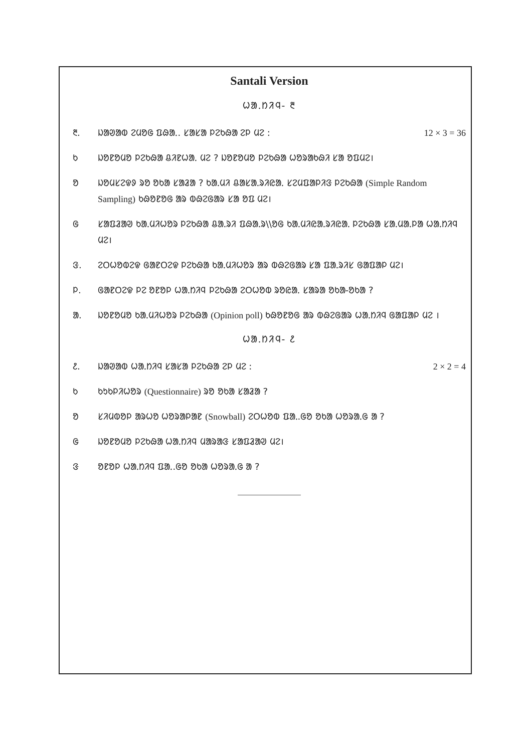Santali Version
ᱦᱟᱹᱴᱤᱧ- ᱓
᱓. ᱡᱟᱣᱟᱵ ᱮᱢᱚᱜ ᱯᱷᱟᱹ. ᱥᱟᱥᱟ ᱞᱮᱠᱷᱟ ᱮᱞ ᱢᱮ :
12 × 3 = 36
ᱠ ᱡᱚᱱᱚᱢᱚ ᱞᱮᱠᱷᱟ ᱪᱤᱱᱦᱟᱹ ᱢᱮ ? ᱡᱚᱱᱚᱢᱚ ᱞᱮᱠᱷᱟ ᱦᱚᱨᱟᱠᱷᱤ ᱥᱟ ᱚᱯᱢᱮ।
ᱚ ᱡᱚᱢᱥᱮᱫᱽ ᱨᱚ ᱚᱠᱟ ᱥᱟᱲᱟ ? ᱠᱟᱹᱢᱤ ᱪᱟᱥᱟᱹᱨᱤᱭᱟᱹ ᱥᱮᱢᱯᱟᱞᱤᱝ ᱞᱮᱠᱷᱟ (Simple Random Sampling) ᱠᱷᱚᱱᱚᱜ ᱟᱨ ᱵᱷᱮᱜᱟᱨ ᱥᱟ ᱚᱯ ᱢᱮ।
ᱜ ᱥᱟᱯᱲᱟᱣ ᱠᱟᱹᱢᱤᱦᱚᱨ ᱞᱮᱠᱷᱟ ᱪᱟᱹᱨᱤ ᱯᱷᱟᱹᱨ\\ᱚᱜ ᱠᱟᱹᱢᱤᱭᱟᱹᱨᱤᱭᱟᱹ ᱞᱮᱠᱷᱟ ᱥᱟᱹᱢᱟᱹᱞᱟ ᱦᱟᱹᱴᱤᱧ ᱢᱮ।
ᱝ. ᱮᱛᱦᱚᱵᱮᱫ ᱜᱟᱱᱛᱮᱫ ᱞᱮᱠᱷᱟ ᱠᱟᱹᱢᱤᱦᱚᱨ ᱟᱨ ᱵᱷᱮᱜᱟᱨ ᱥᱟ ᱯᱟᱹᱨᱤᱥ ᱜᱟᱯᱟᱞ ᱢᱮ।
ᱞ. ᱜᱟᱱᱛᱮᱫ ᱞᱮ ᱚᱱᱚᱞ ᱦᱟᱹᱴᱤᱧ ᱞᱮᱠᱷᱟ ᱮᱛᱦᱚᱵ ᱨᱚᱭᱟᱹ ᱥᱟᱨᱟ ᱚᱠᱟ-ᱚᱠᱟ ?
ᱟ. ᱡᱚᱱᱚᱢᱚ ᱠᱟᱹᱢᱤᱦᱚᱨ ᱞᱮᱠᱷᱟ (Opinion poll) ᱠᱷᱚᱱᱚᱜ ᱟᱨ ᱵᱷᱮᱜᱟᱨ ᱦᱟᱹᱴᱤᱧ ᱜᱟᱯᱟᱞ ᱢᱮ ।
ᱦᱟᱹᱴᱤᱧ- ᱒
᱒. ᱡᱟᱣᱟᱵ ᱦᱟᱹᱴᱤᱧ ᱥᱟᱥᱟ ᱞᱮᱠᱷᱟ ᱮᱞ ᱢᱮ :
2 × 2 = 4
ᱠ ᱠᱩᱠᱞᱤᱦᱚᱨ (Questionnaire) ᱨᱚ ᱚᱠᱟ ᱥᱟᱲᱟ ?
ᱚ ᱥᱤᱢᱵᱚᱞ ᱟᱨᱦᱚ ᱦᱚᱨᱟᱞᱟᱱ (Snowball) ᱮᱛᱦᱚᱵ ᱯᱟᱹ.ᱜᱚ ᱚᱠᱟ ᱦᱚᱨᱟᱹᱜ ᱟ ?
ᱜ ᱡᱚᱱᱚᱢᱚ ᱞᱮᱠᱷᱟ ᱦᱟᱹᱴᱤᱧ ᱢᱟᱨᱟᱝ ᱥᱟᱯᱲᱟᱣ ᱢᱮ।
ᱝ ᱚᱱᱚᱞ ᱦᱟᱹᱴᱤᱧ ᱯᱟᱹ.ᱜᱚ ᱚᱠᱟ ᱦᱚᱨᱟᱹᱜ ᱟ ?